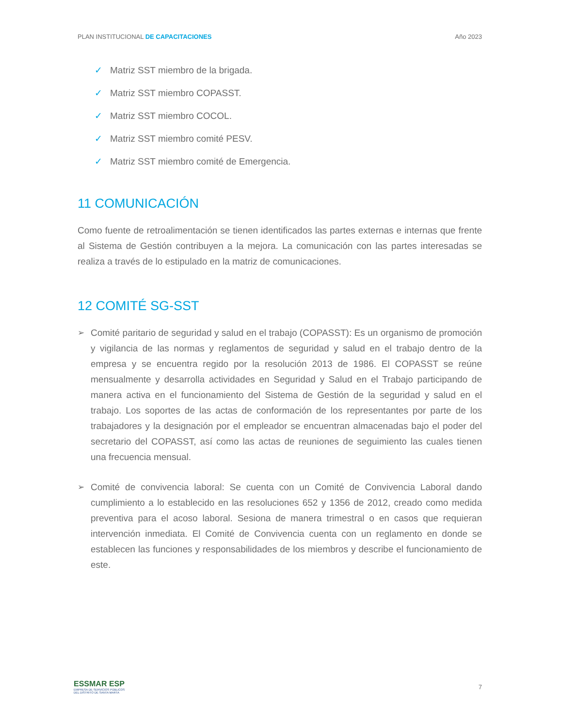PLAN INSTITUCIONAL DE CAPACITACIONES
Año 2023
✓ Matriz SST miembro de la brigada.
✓ Matriz SST miembro COPASST.
✓ Matriz SST miembro COCOL.
✓ Matriz SST miembro comité PESV.
✓ Matriz SST miembro comité de Emergencia.
11 COMUNICACIÓN
Como fuente de retroalimentación se tienen identificados las partes externas e internas que frente al Sistema de Gestión contribuyen a la mejora. La comunicación con las partes interesadas se realiza a través de lo estipulado en la matriz de comunicaciones.
12 COMITÉ SG-SST
➢ Comité paritario de seguridad y salud en el trabajo (COPASST): Es un organismo de promoción y vigilancia de las normas y reglamentos de seguridad y salud en el trabajo dentro de la empresa y se encuentra regido por la resolución 2013 de 1986. El COPASST se reúne mensualmente y desarrolla actividades en Seguridad y Salud en el Trabajo participando de manera activa en el funcionamiento del Sistema de Gestión de la seguridad y salud en el trabajo. Los soportes de las actas de conformación de los representantes por parte de los trabajadores y la designación por el empleador se encuentran almacenadas bajo el poder del secretario del COPASST, así como las actas de reuniones de seguimiento las cuales tienen una frecuencia mensual.
➢ Comité de convivencia laboral: Se cuenta con un Comité de Convivencia Laboral dando cumplimiento a lo establecido en las resoluciones 652 y 1356 de 2012, creado como medida preventiva para el acoso laboral. Sesiona de manera trimestral o en casos que requieran intervención inmediata. El Comité de Convivencia cuenta con un reglamento en donde se establecen las funciones y responsabilidades de los miembros y describe el funcionamiento de este.
ESSMAR ESP
EMPRESA DE SERVICIOS PÚBLICOS
DEL DISTRITO DE SANTA MARTA
7